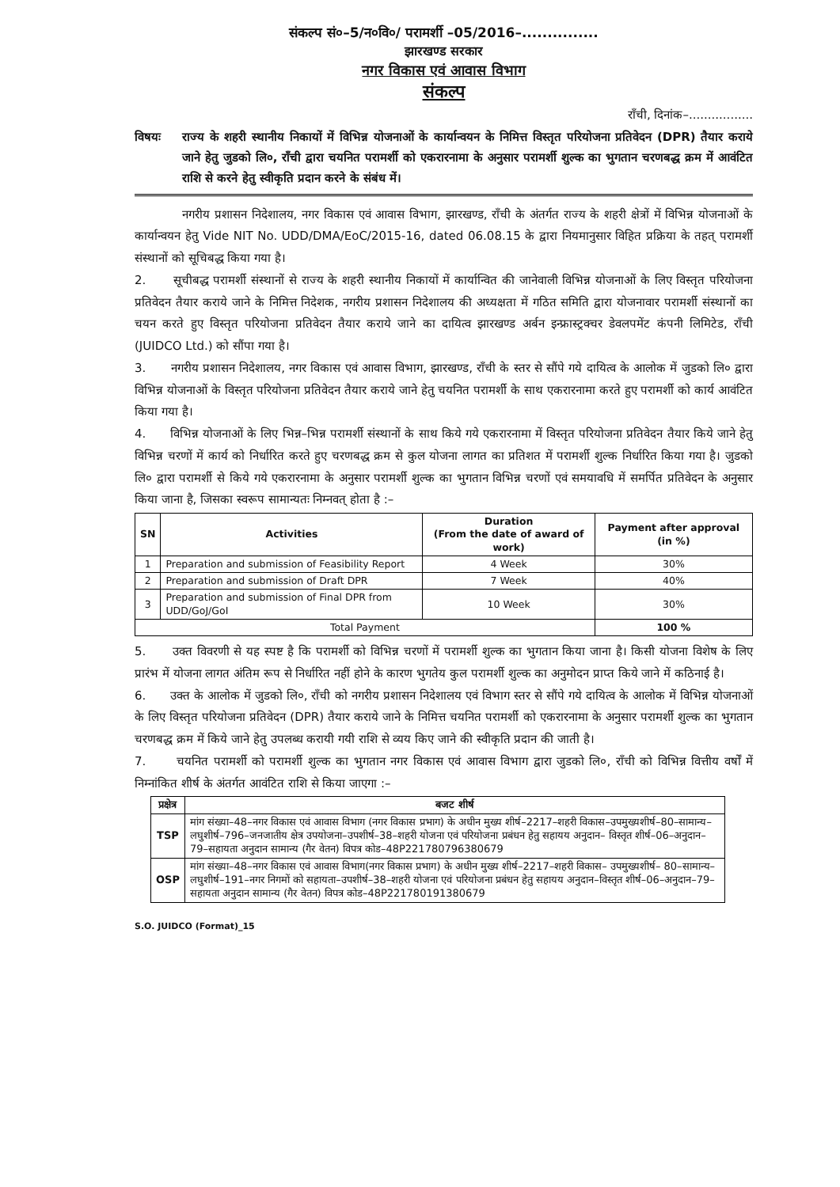संकल्प सं०–5/न०वि०/ परामर्शी –05/2016–...............
झारखण्ड सरकार
नगर विकास एवं आवास विभाग
संकल्प
राँची, दिनांक–.................
विषयः राज्य के शहरी स्थानीय निकायों में विभिन्न योजनाओं के कार्यान्वयन के निमित्त विस्तृत परियोजना प्रतिवेदन (DPR) तैयार कराये जाने हेतु जुडको लि०, राँची द्वारा चयनित परामर्शी को एकरारनामा के अनुसार परामर्शी शुल्क का भुगतान चरणबद्ध क्रम में आवंटित राशि से करने हेतु स्वीकृति प्रदान करने के संबंध में।
नगरीय प्रशासन निदेशालय, नगर विकास एवं आवास विभाग, झारखण्ड, राँची के अंतर्गत राज्य के शहरी क्षेत्रों में विभिन्न योजनाओं के कार्यान्वयन हेतु Vide NIT No. UDD/DMA/EoC/2015-16, dated 06.08.15 के द्वारा नियमानुसार विहित प्रक्रिया के तहत् परामर्शी संस्थानों को सूचिबद्ध किया गया है।
2. सूचीबद्ध परामर्शी संस्थानों से राज्य के शहरी स्थानीय निकायों में कार्यान्वित की जानेवाली विभिन्न योजनाओं के लिए विस्तृत परियोजना प्रतिवेदन तैयार कराये जाने के निमित्त निदेशक, नगरीय प्रशासन निदेशालय की अध्यक्षता में गठित समिति द्वारा योजनावार परामर्शी संस्थानों का चयन करते हुए विस्तृत परियोजना प्रतिवेदन तैयार कराये जाने का दायित्व झारखण्ड अर्बन इन्फ्रास्ट्रक्चर डेवलपमेंट कंपनी लिमिटेड, राँची (JUIDCO Ltd.) को सौंपा गया है।
3. नगरीय प्रशासन निदेशालय, नगर विकास एवं आवास विभाग, झारखण्ड, राँची के स्तर से सौंपे गये दायित्व के आलोक में जुडको लि० द्वारा विभिन्न योजनाओं के विस्तृत परियोजना प्रतिवेदन तैयार कराये जाने हेतु चयनित परामर्शी के साथ एकरारनामा करते हुए परामर्शी को कार्य आवंटित किया गया है।
4. विभिन्न योजनाओं के लिए भिन्न–भिन्न परामर्शी संस्थानों के साथ किये गये एकरारनामा में विस्तृत परियोजना प्रतिवेदन तैयार किये जाने हेतु विभिन्न चरणों में कार्य को निर्धारित करते हुए चरणबद्ध क्रम से कुल योजना लागत का प्रतिशत में परामर्शी शुल्क निर्धारित किया गया है। जुडको लि० द्वारा परामर्शी से किये गये एकरारनामा के अनुसार परामर्शी शुल्क का भुगतान विभिन्न चरणों एवं समयावधि में समर्पित प्रतिवेदन के अनुसार किया जाना है, जिसका स्वरूप सामान्यतः निम्नवत् होता है :–
| SN | Activities | Duration (From the date of award of work) | Payment after approval (in %) |
| --- | --- | --- | --- |
| 1 | Preparation and submission of Feasibility Report | 4 Week | 30% |
| 2 | Preparation and submission of Draft DPR | 7 Week | 40% |
| 3 | Preparation and submission of Final DPR from UDD/GoJ/GoI | 10 Week | 30% |
| Total Payment | | | 100 % |
5. उक्त विवरणी से यह स्पष्ट है कि परामर्शी को विभिन्न चरणों में परामर्शी शुल्क का भुगतान किया जाना है। किसी योजना विशेष के लिए प्रारंभ में योजना लागत अंतिम रूप से निर्धारित नहीं होने के कारण भुगतेय कुल परामर्शी शुल्क का अनुमोदन प्राप्त किये जाने में कठिनाई है।
6. उक्त के आलोक में जुडको लि०, राँची को नगरीय प्रशासन निदेशालय एवं विभाग स्तर से सौंपे गये दायित्व के आलोक में विभिन्न योजनाओं के लिए विस्तृत परियोजना प्रतिवेदन (DPR) तैयार कराये जाने के निमित्त चयनित परामर्शी को एकरारनामा के अनुसार परामर्शी शुल्क का भुगतान चरणबद्ध क्रम में किये जाने हेतु उपलब्ध करायी गयी राशि से व्यय किए जाने की स्वीकृति प्रदान की जाती है।
7. चयनित परामर्शी को परामर्शी शुल्क का भुगतान नगर विकास एवं आवास विभाग द्वारा जुडको लि०, राँची को विभिन्न वित्तीय वर्षों में निम्नांकित शीर्ष के अंतर्गत आवंटित राशि से किया जाएगा :–
| प्रक्षेत्र | बजट शीर्ष |
| --- | --- |
| TSP | मांग संख्या–48–नगर विकास एवं आवास विभाग (नगर विकास प्रभाग) के अधीन मुख्य शीर्ष–2217–शहरी विकास–उपमुख्यशीर्ष–80–सामान्य–लघुशीर्ष–796–जनजातीय क्षेत्र उपयोजना–उपशीर्ष–38–शहरी योजना एवं परियोजना प्रबंधन हेतु सहायय अनुदान– विस्तृत शीर्ष–06–अनुदान–79–सहायता अनुदान सामान्य (गैर वेतन) विपत्र कोड–48P221780796380679 |
| OSP | मांग संख्या–48–नगर विकास एवं आवास विभाग(नगर विकास प्रभाग) के अधीन मुख्य शीर्ष–2217–शहरी विकास– उपमुख्यशीर्ष– 80–सामान्य–लघुशीर्ष–191–नगर निगमों को सहायता–उपशीर्ष–38–शहरी योजना एवं परियोजना प्रबंधन हेतु सहायय अनुदान–विस्तृत शीर्ष–06–अनुदान–79–सहायता अनुदान सामान्य (गैर वेतन) विपत्र कोड–48P221780191380679 |
S.O. JUIDCO (Format)_15